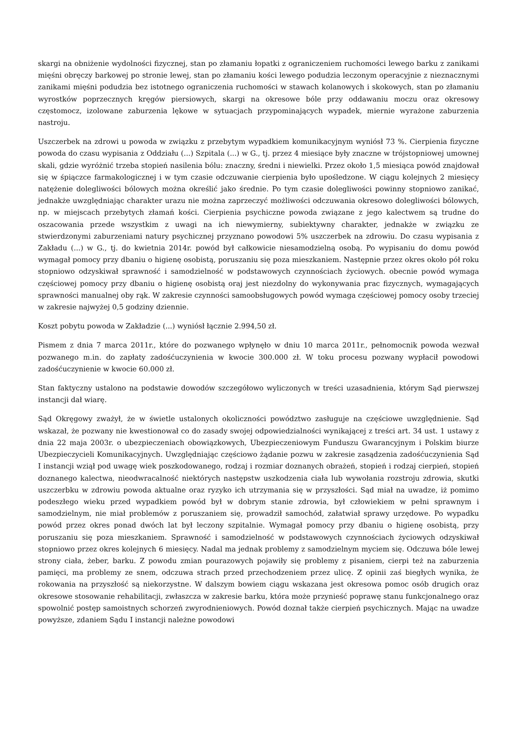skargi na obniżenie wydolności fizycznej, stan po złamaniu łopatki z ograniczeniem ruchomości lewego barku z zanikami mięśni obręczy barkowej po stronie lewej, stan po złamaniu kości lewego podudzia leczonym operacyjnie z nieznacznymi zanikami mięśni podudzia bez istotnego ograniczenia ruchomości w stawach kolanowych i skokowych, stan po złamaniu wyrostków poprzecznych kręgów piersiowych, skargi na okresowe bóle przy oddawaniu moczu oraz okresowy częstomocz, izolowane zaburzenia lękowe w sytuacjach przypominających wypadek, miernie wyrażone zaburzenia nastroju.
Uszczerbek na zdrowi u powoda w związku z przebytym wypadkiem komunikacyjnym wyniósł 73 %. Cierpienia fizyczne powoda do czasu wypisania z Oddziału (...) Szpitala (...) w G., tj. przez 4 miesiące były znaczne w trójstopniowej umownej skali, gdzie wyróżnić trzeba stopień nasilenia bólu: znaczny, średni i niewielki. Przez około 1,5 miesiąca powód znajdował się w śpiączce farmakologicznej i w tym czasie odczuwanie cierpienia było upośledzone. W ciągu kolejnych 2 miesięcy natężenie dolegliwości bólowych można określić jako średnie. Po tym czasie dolegliwości powinny stopniowo zanikać, jednakże uwzględniając charakter urazu nie można zaprzeczyć możliwości odczuwania okresowo dolegliwości bólowych, np. w miejscach przebytych złamań kości. Cierpienia psychiczne powoda związane z jego kalectwem są trudne do oszacowania przede wszystkim z uwagi na ich niewymierny, subiektywny charakter, jednakże w związku ze stwierdzonymi zaburzeniami natury psychicznej przyznano powodowi 5% uszczerbek na zdrowiu. Do czasu wypisania z Zakładu (...) w G., tj. do kwietnia 2014r. powód był całkowicie niesamodzielną osobą. Po wypisaniu do domu powód wymagał pomocy przy dbaniu o higienę osobistą, poruszaniu się poza mieszkaniem. Następnie przez okres około pół roku stopniowo odzyskiwał sprawność i samodzielność w podstawowych czynnościach życiowych. obecnie powód wymaga częściowej pomocy przy dbaniu o higienę osobistą oraj jest niezdolny do wykonywania prac fizycznych, wymagających sprawności manualnej oby rąk. W zakresie czynności samoobsługowych powód wymaga częściowej pomocy osoby trzeciej w zakresie najwyżej 0,5 godziny dziennie.
Koszt pobytu powoda w Zakładzie (...) wyniósł łącznie 2.994,50 zł.
Pismem z dnia 7 marca 2011r., które do pozwanego wpłynęło w dniu 10 marca 2011r., pełnomocnik powoda wezwał pozwanego m.in. do zapłaty zadośćuczynienia w kwocie 300.000 zł. W toku procesu pozwany wypłacił powodowi zadośćuczynienie w kwocie 60.000 zł.
Stan faktyczny ustalono na podstawie dowodów szczegółowo wyliczonych w treści uzasadnienia, którym Sąd pierwszej instancji dał wiarę.
Sąd Okręgowy zważył, że w świetle ustalonych okoliczności powództwo zasługuje na częściowe uwzględnienie. Sąd wskazał, że pozwany nie kwestionował co do zasady swojej odpowiedzialności wynikającej z treści art. 34 ust. 1 ustawy z dnia 22 maja 2003r. o ubezpieczeniach obowiązkowych, Ubezpieczeniowym Funduszu Gwarancyjnym i Polskim biurze Ubezpieczycieli Komunikacyjnych. Uwzględniając częściowo żądanie pozwu w zakresie zasądzenia zadośćuczynienia Sąd I instancji wziął pod uwagę wiek poszkodowanego, rodzaj i rozmiar doznanych obrażeń, stopień i rodzaj cierpień, stopień doznanego kalectwa, nieodwracalność niektórych następstw uszkodzenia ciała lub wywołania rozstroju zdrowia, skutki uszczerbku w zdrowiu powoda aktualne oraz ryzyko ich utrzymania się w przyszłości. Sąd miał na uwadze, iż pomimo podeszłego wieku przed wypadkiem powód był w dobrym stanie zdrowia, był człowiekiem w pełni sprawnym i samodzielnym, nie miał problemów z poruszaniem się, prowadził samochód, załatwiał sprawy urzędowe. Po wypadku powód przez okres ponad dwóch lat był leczony szpitalnie. Wymagał pomocy przy dbaniu o higienę osobistą, przy poruszaniu się poza mieszkaniem. Sprawność i samodzielność w podstawowych czynnościach życiowych odzyskiwał stopniowo przez okres kolejnych 6 miesięcy. Nadal ma jednak problemy z samodzielnym myciem się. Odczuwa bóle lewej strony ciała, żeber, barku. Z powodu zmian pourazowych pojawiły się problemy z pisaniem, cierpi też na zaburzenia pamięci, ma problemy ze snem, odczuwa strach przed przechodzeniem przez ulicę. Z opinii zaś biegłych wynika, że rokowania na przyszłość są niekorzystne. W dalszym bowiem ciągu wskazana jest okresowa pomoc osób drugich oraz okresowe stosowanie rehabilitacji, zwłaszcza w zakresie barku, która może przynieść poprawę stanu funkcjonalnego oraz spowolnić postęp samoistnych schorzeń zwyrodnieniowych. Powód doznał także cierpień psychicznych. Mając na uwadze powyższe, zdaniem Sądu I instancji należne powodowi